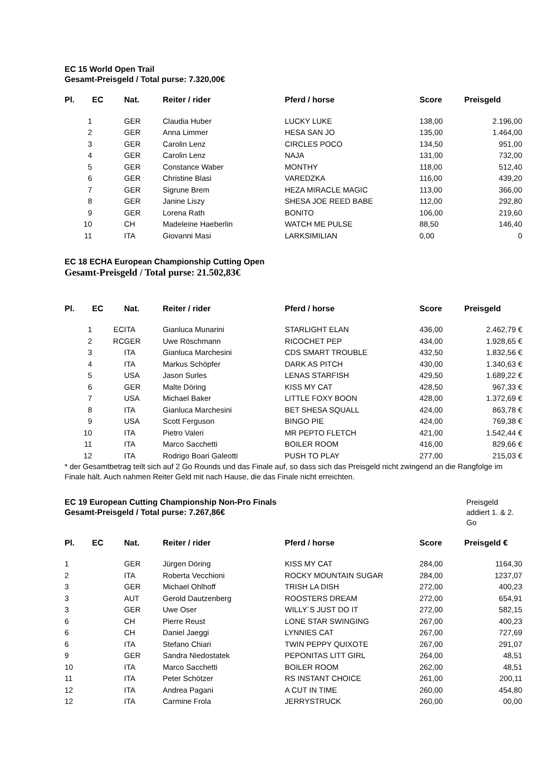EC 15 World Open Trail
Gesamt-Preisgeld / Total purse: 7.320,00€
| Pl. | EC | Nat. | Reiter / rider | Pferd / horse | Score | Preisgeld |
| --- | --- | --- | --- | --- | --- | --- |
| 1 | | GER | Claudia Huber | LUCKY LUKE | 138,00 | 2.196,00 |
| 2 | | GER | Anna Limmer | HESA SAN JO | 135,00 | 1.464,00 |
| 3 | | GER | Carolin Lenz | CIRCLES POCO | 134,50 | 951,00 |
| 4 | | GER | Carolin Lenz | NAJA | 131,00 | 732,00 |
| 5 | | GER | Constance Waber | MONTHY | 118,00 | 512,40 |
| 6 | | GER | Christine Blasi | VAREDZKA | 116,00 | 439,20 |
| 7 | | GER | Sigrune Brem | HEZA MIRACLE MAGIC | 113,00 | 366,00 |
| 8 | | GER | Janine Liszy | SHESA JOE REED BABE | 112,00 | 292,80 |
| 9 | | GER | Lorena Rath | BONITO | 106,00 | 219,60 |
| 10 | | CH | Madeleine Haeberlin | WATCH ME PULSE | 88,50 | 146,40 |
| 11 | | ITA | Giovanni Masi | LARKSIMILIAN | 0,00 | 0 |
EC 18 ECHA European Championship Cutting Open
Gesamt-Preisgeld / Total purse: 21.502,83€
| Pl. | EC | Nat. | Reiter / rider | Pferd / horse | Score | Preisgeld |
| --- | --- | --- | --- | --- | --- | --- |
| 1 | EC | ITA | Gianluca Munarini | STARLIGHT ELAN | 436,00 | 2.462,79 € |
| 2 | RC | GER | Uwe Röschmann | RICOCHET PEP | 434,00 | 1.928,65 € |
| 3 | | ITA | Gianluca Marchesini | CDS SMART TROUBLE | 432,50 | 1.832,56 € |
| 4 | | ITA | Markus Schöpfer | DARK AS PITCH | 430,00 | 1.340,63 € |
| 5 | | USA | Jason Surles | LENAS STARFISH | 429,50 | 1.689,22 € |
| 6 | | GER | Malte Döring | KISS MY CAT | 428,50 | 967,33 € |
| 7 | | USA | Michael Baker | LITTLE FOXY BOON | 428,00 | 1.372,69 € |
| 8 | | ITA | Gianluca Marchesini | BET SHESA SQUALL | 424,00 | 863,78 € |
| 9 | | USA | Scott Ferguson | BINGO PIE | 424,00 | 769,38 € |
| 10 | | ITA | Pietro Valeri | MR PEPTO FLETCH | 421,00 | 1.542,44 € |
| 11 | | ITA | Marco Sacchetti | BOILER ROOM | 416,00 | 829,66 € |
| 12 | | ITA | Rodrigo Boari Galeotti | PUSH TO PLAY | 277,00 | 215,03 € |
* der Gesamtbetrag teilt sich auf 2 Go Rounds und das Finale auf, so dass sich das Preisgeld nicht zwingend an die Rangfolge im Finale hält. Auch nahmen Reiter Geld mit nach Hause, die das Finale nicht erreichten.
EC 19 European Cutting Championship Non-Pro Finals
Gesamt-Preisgeld / Total purse: 7.267,86€
Preisgeld addiert 1. & 2. Go
| Pl. | EC | Nat. | Reiter / rider | Pferd / horse | Score | Preisgeld € |
| --- | --- | --- | --- | --- | --- | --- |
| 1 | | GER | Jürgen Döring | KISS MY CAT | 284,00 | 1164,30 |
| 2 | | ITA | Roberta Vecchioni | ROCKY MOUNTAIN SUGAR | 284,00 | 1237,07 |
| 3 | | GER | Michael Ohlhoff | TRISH LA DISH | 272,00 | 400,23 |
| 3 | | AUT | Gerold Dautzenberg | ROOSTERS DREAM | 272,00 | 654,91 |
| 3 | | GER | Uwe Oser | WILLY´S JUST DO IT | 272,00 | 582,15 |
| 6 | | CH | Pierre Reust | LONE STAR SWINGING | 267,00 | 400,23 |
| 6 | | CH | Daniel Jaeggi | LYNNIES CAT | 267,00 | 727,69 |
| 6 | | ITA | Stefano Chiari | TWIN PEPPY QUIXOTE | 267,00 | 291,07 |
| 9 | | GER | Sandra Niedostatek | PEPONITAS LITT GIRL | 264,00 | 48,51 |
| 10 | | ITA | Marco Sacchetti | BOILER ROOM | 262,00 | 48,51 |
| 11 | | ITA | Peter Schötzer | RS INSTANT CHOICE | 261,00 | 200,11 |
| 12 | | ITA | Andrea Pagani | A CUT IN TIME | 260,00 | 454,80 |
| 12 | | ITA | Carmine Frola | JERRYSTRUCK | 260,00 | 00,00 |